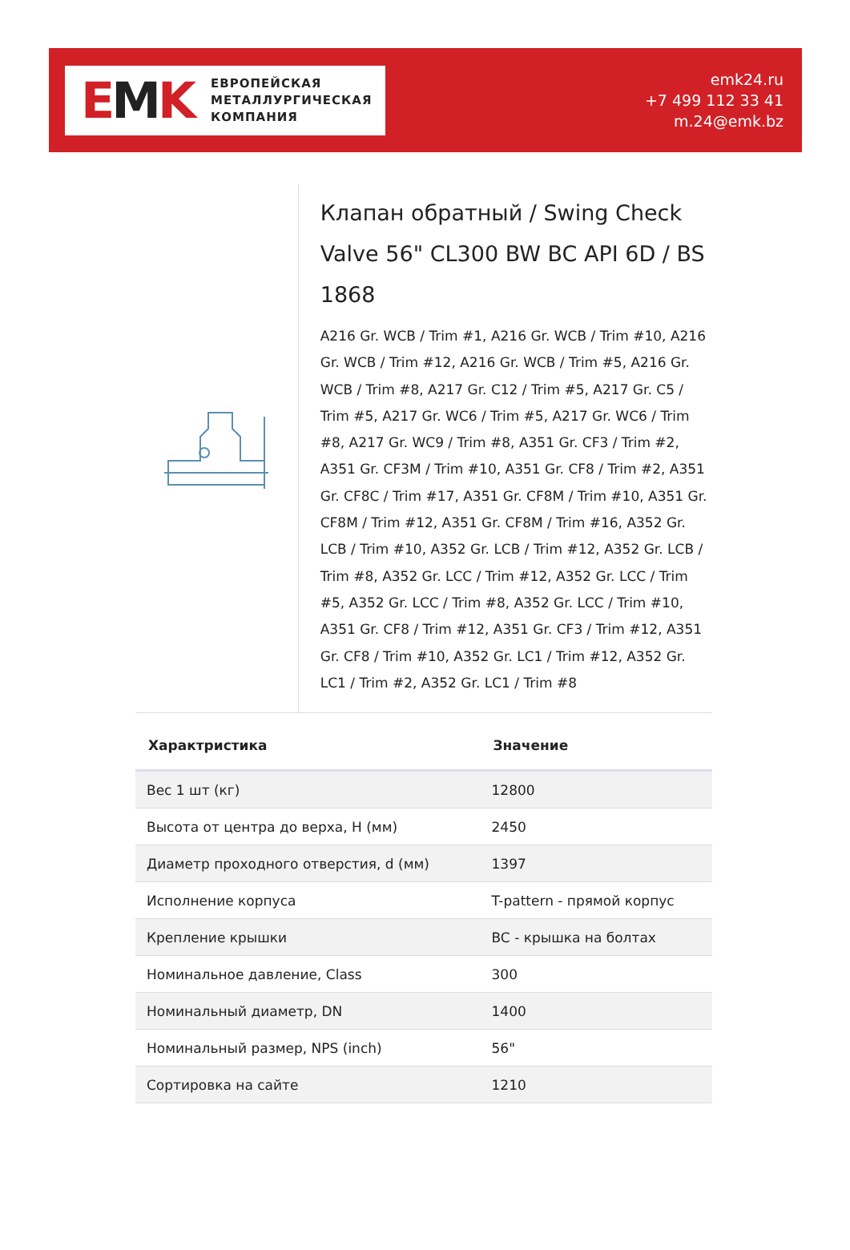EMK
ЕВРОПЕЙСКАЯ
МЕТАЛЛУРГИЧЕСКАЯ
КОМПАНИЯ
emk24.ru
+7 499 112 33 41
m.24@emk.bz
Клапан обратный / Swing Check Valve 56" CL300 BW BC API 6D / BS 1868
A216 Gr. WCB / Trim #1, A216 Gr. WCB / Trim #10, A216 Gr. WCB / Trim #12, A216 Gr. WCB / Trim #5, A216 Gr. WCB / Trim #8, A217 Gr. C12 / Trim #5, A217 Gr. C5 / Trim #5, A217 Gr. WC6 / Trim #5, A217 Gr. WC6 / Trim #8, A217 Gr. WC9 / Trim #8, A351 Gr. CF3 / Trim #2, A351 Gr. CF3M / Trim #10, A351 Gr. CF8 / Trim #2, A351 Gr. CF8C / Trim #17, A351 Gr. CF8M / Trim #10, A351 Gr. CF8M / Trim #12, A351 Gr. CF8M / Trim #16, A352 Gr. LCB / Trim #10, A352 Gr. LCB / Trim #12, A352 Gr. LCB / Trim #8, A352 Gr. LCC / Trim #12, A352 Gr. LCC / Trim #5, A352 Gr. LCC / Trim #8, A352 Gr. LCC / Trim #10, A351 Gr. CF8 / Trim #12, A351 Gr. CF3 / Trim #12, A351 Gr. CF8 / Trim #10, A352 Gr. LC1 / Trim #12, A352 Gr. LC1 / Trim #2, A352 Gr. LC1 / Trim #8
| Характристика | Значение |
| --- | --- |
| Вес 1 шт (кг) | 12800 |
| Высота от центра до верха, H (мм) | 2450 |
| Диаметр проходного отверстия, d (мм) | 1397 |
| Исполнение корпуса | T-pattern - прямой корпус |
| Крепление крышки | BC - крышка на болтах |
| Номинальное давление, Class | 300 |
| Номинальный диаметр, DN | 1400 |
| Номинальный размер, NPS (inch) | 56" |
| Сортировка на сайте | 1210 |